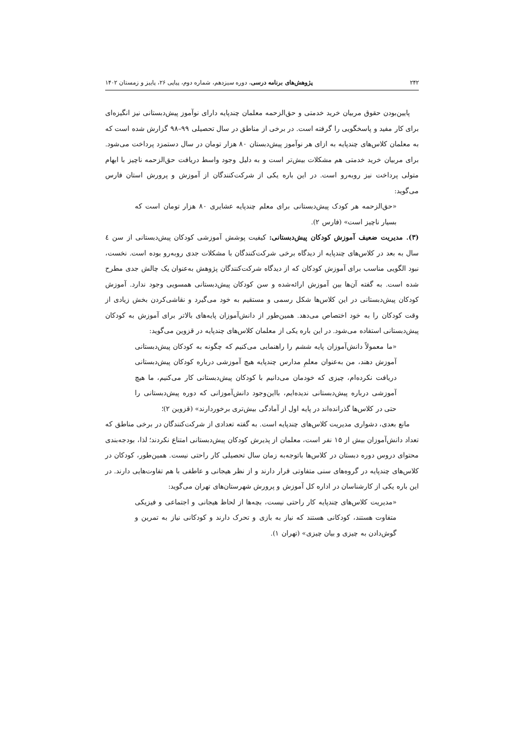۲۴۲ پژوهش‌های برنامه درسی، دوره سیزدهم، شماره دوم، پیاپی ۲۶، پاییز و زمستان ۱۴۰۲
پایین‌بودن حقوق مربیان خرید خدمتی و حق‌الزحمه معلمان چندپایه دارای نوآموز پیش‌دبستانی نیز انگیزه‌ای برای کار مفید و پاسخگویی را گرفته است. در برخی از مناطق در سال تحصیلی ۹۹–۹۸ گزارش شده است که به معلمان کلاس‌های چندپایه به ازای هر نوآموز پیش‌دبستان ۸۰ هزار تومان در سال دستمزد پرداخت می‌شود. برای مربیان خرید خدمتی هم مشکلات بیش‌تر است و به دلیل وجود واسط دریافت حق‌الزحمه ناچیز با ابهام متولی پرداخت نیز روبه‌رو است. در این باره یکی از شرکت‌کنندگان از آموزش و پرورش استان فارس می‌گوید:
«حق‌الزحمه هر کودک پیش‌دبستانی برای معلم چندپایه عشایری ۸۰ هزار تومان است که بسیار ناچیز است» (فارس ۲).
(۳). مدیریت ضعیف آموزش کودکان پیش‌دبستانی: کیفیت پوشش آموزشی کودکان پیش‌دبستانی از سن ٤ سال به بعد در کلاس‌های چندپایه از دیدگاه برخی شرکت‌کنندگان با مشکلات جدی روبه‌رو بوده است. نخست، نبود الگویی مناسب برای آموزش کودکان که از دیدگاه شرکت‌کنندگان پژوهش به‌عنوان یک چالش جدی مطرح شده است. به گفته آن‌ها بین آموزش ارائه‌شده و سن کودکان پیش‌دبستانی همسویی وجود ندارد. آموزش کودکان پیش‌دبستانی در این کلاس‌ها شکل رسمی و مستقیم به خود می‌گیرد و نقاشی‌کردن بخش زیادی از وقت کودکان را به خود اختصاص می‌دهد. همین‌طور از دانش‌آموزان پایه‌های بالاتر برای آموزش به کودکان پیش‌دبستانی استفاده می‌شود. در این باره یکی از معلمان کلاس‌های چندپایه در قزوین می‌گوید:
«ما معمولاً دانش‌آموزان پایه ششم را راهنمایی می‌کنیم که چگونه به کودکان پیش‌دبستانی آموزش دهند، من به‌عنوان معلمِ مدارس چندپایه هیچ آموزشی درباره کودکان پیش‌دبستانی دریافت نکرده‌ام، چیزی که خودمان می‌دانیم با کودکان پیش‌دبستانی کار می‌کنیم، ما هیچ آموزشی درباره پیش‌دبستانی ندیده‌ایم، بااین‌وجود دانش‌آموزانی که دوره پیش‌دبستانی را حتی در کلاس‌ها گذرانده‌اند در پایه اول از آمادگی بیش‌تری برخوردارند» (قزوین ۲)؛
مانع بعدی، دشواری مدیریت کلاس‌های چندپایه است. به گفته تعدادی از شرکت‌کنندگان در برخی مناطق که تعداد دانش‌آموزان بیش از ۱۵ نفر است، معلمان از پذیرش کودکان پیش‌دبستانی امتناع نکردند؛ لذا، بودجه‌بندی محتوای دروس دوره دبستان در کلاس‌ها باتوجه‌به زمان سال تحصیلی کار راحتی نیست. همین‌طور، کودکان در کلاس‌های چندپایه در گروه‌های سنی متفاوتی قرار دارند و از نظر هیجانی و عاطفی با هم تفاوت‌هایی دارند. در این باره یکی از کارشناسان در اداره کل آموزش و پرورش شهرستان‌های تهران می‌گوید:
«مدیریت کلاس‌های چندپایه کار راحتی نیست، بچه‌ها از لحاظ هیجانی و اجتماعی و فیزیکی متفاوت هستند، کودکانی هستند که نیاز به بازی و تحرک دارند و کودکانی نیاز به تمرین و گوش‌دادن به چیزی و بیان چیزی» (تهران ۱).